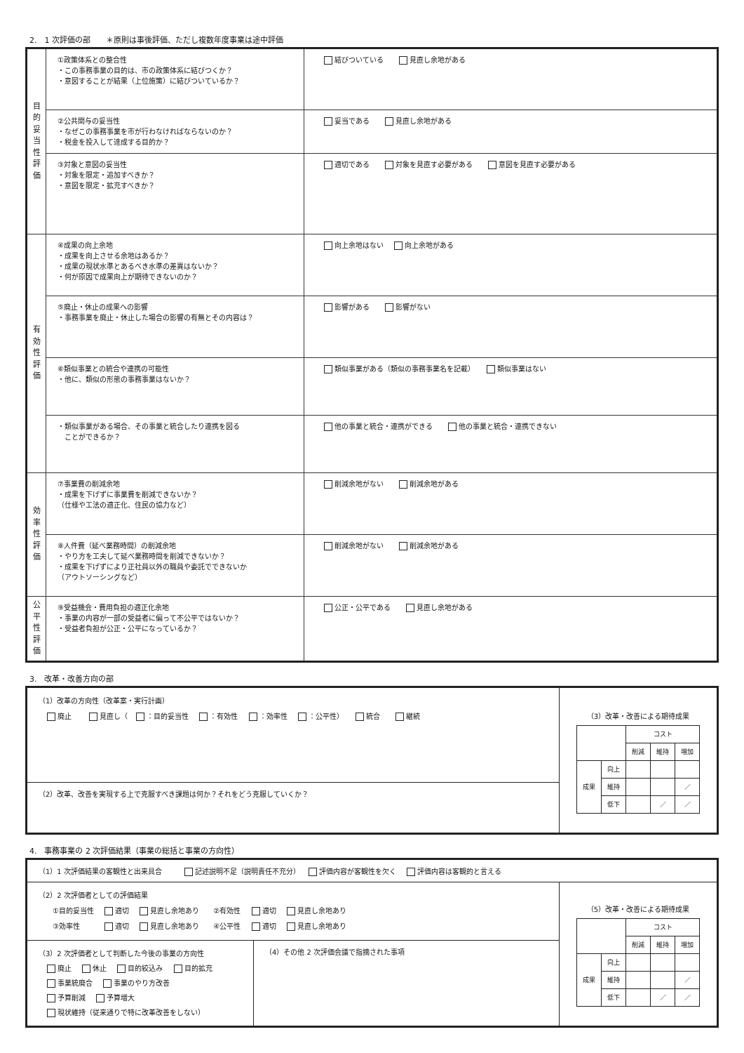2.　1 次評価の部　　＊原則は事後評価、ただし複数年度事業は途中評価
| 目 的 妥 当 性 評 価 | ①政策体系との整合性 ・この事務事業の目的は、市の政策体系に結びつくか？ ・意図することが結果（上位施策）に結びついているか？ | 結びついている 見直し余地がある |
| | ②公共関与の妥当性 ・なぜこの事務事業を市が行わなければならないのか？ ・税金を投入して達成する目的か？ | 妥当である 見直し余地がある |
| | ③対象と意図の妥当性 ・対象を限定・追加すべきか？ ・意図を限定・拡充すべきか？ | 適切である 対象を見直す必要がある 意図を見直す必要がある |
| 有 効 性 評 価 | ④成果の向上余地 ・成果を向上させる余地はあるか？ ・成果の現状水準とあるべき水準の差異はないか？ ・何が原因で成果向上が期待できないのか？ | 向上余地はない 向上余地がある |
| | ⑤廃止・休止の成果への影響 ・事務事業を廃止・休止した場合の影響の有無とその内容は？ | 影響がある 影響がない |
| | ⑥類似事業との統合や連携の可能性 ・他に、類似の形態の事務事業はないか？ | 類似事業がある（類似の事務事業名を記載） 類似事業はない |
| | ・類似事業がある場合、その事業と統合したり連携を図る ことができるか？ | 他の事業と統合・連携ができる 他の事業と統合・連携できない |
| 効 率 性 評 価 | ⑦事業費の削減余地 ・成果を下げずに事業費を削減できないか？ （仕様や工法の適正化、住民の協力など） | 削減余地がない 削減余地がある |
| | ⑧人件費（延べ業務時間）の削減余地 ・やり方を工夫して延べ業務時間を削減できないか？ ・成果を下げずにより正社員以外の職員や委託でできないか （アウトソーシングなど） | 削減余地がない 削減余地がある |
| 公 平 性 評 価 | ⑨受益機会・費用負担の適正化余地 ・事業の内容が一部の受益者に偏って不公平ではないか？ ・受益者負担が公正・公平になっているか？ | 公正・公平である 見直し余地がある |
3.　改革・改善方向の部
（1）改革の方向性（改革案・実行計画）
廃止　 見直し（ ：目的妥当性 ：有効性 ：効率性 ：公平性）　 統合　 継続
（2）改革、改善を実現する上で克服すべき課題は何か？それをどう克服していくか？
（3）改革・改善による期待成果
| | | コスト | | |
| | | 削減 | 維持 | 増加 |
| 成果 | 向上 | | | |
| | 維持 | | | ／ |
| | 低下 | | ／ | ／ |
4.　事務事業の 2 次評価結果（事業の総括と事業の方向性）
（1）1 次評価結果の客観性と出来具合　　 記述説明不足（説明責任不充分） 評価内容が客観性を欠く 評価内容は客観的と言える
（2）2 次評価者としての評価結果
　　①目的妥当性 適切 見直し余地あり　　②有効性 適切 見直し余地あり
　　③効率性　　 適切 見直し余地あり　　④公平性 適切 見直し余地あり
（3）2 次評価者として判断した今後の事業の方向性
廃止 休止 目的絞込み 目的拡充
事業統廃合 事業のやり方改善
予算削減 予算増大
現状維持（従来通りで特に改革改善をしない）
（4）その他 2 次評価会議で指摘された事項
（5）改革・改善による期待成果
| | | コスト | | |
| | | 削減 | 維持 | 増加 |
| 成果 | 向上 | | | |
| | 維持 | | | ／ |
| | 低下 | | ／ | ／ |